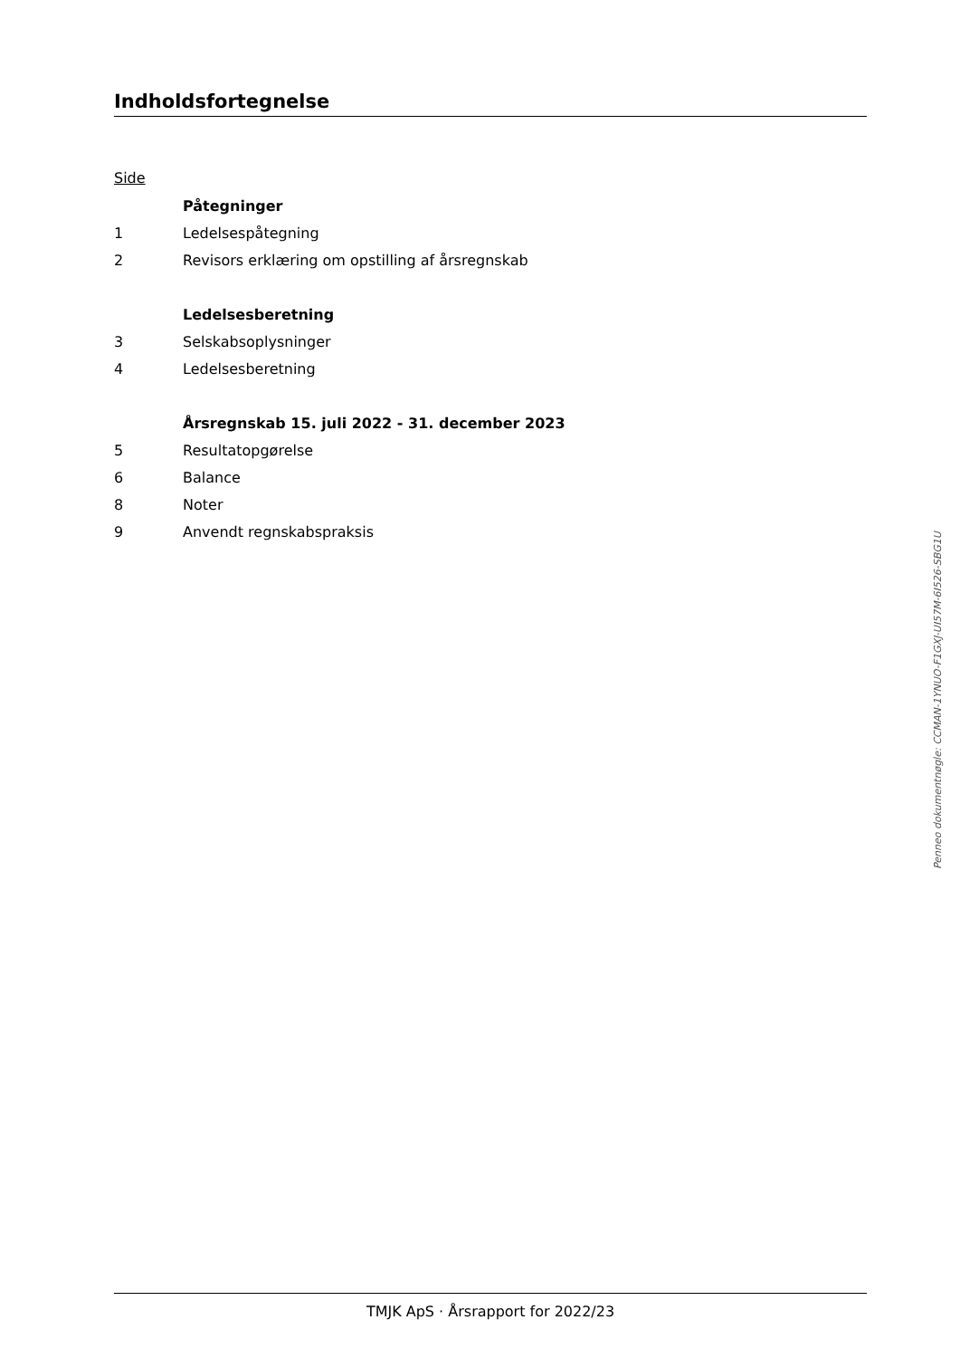Indholdsfortegnelse
Side
| | Påtegninger |
| 1 | Ledelsespåtegning |
| 2 | Revisors erklæring om opstilling af årsregnskab |
| | Ledelsesberetning |
| 3 | Selskabsoplysninger |
| 4 | Ledelsesberetning |
| | Årsregnskab 15. juli 2022 - 31. december 2023 |
| 5 | Resultatopgørelse |
| 6 | Balance |
| 8 | Noter |
| 9 | Anvendt regnskabspraksis |
Penneo dokumentnøgle: CCMAN-1YNUO-F1GXJ-UI57M-6I526-SBG1U
TMJK ApS · Årsrapport for 2022/23